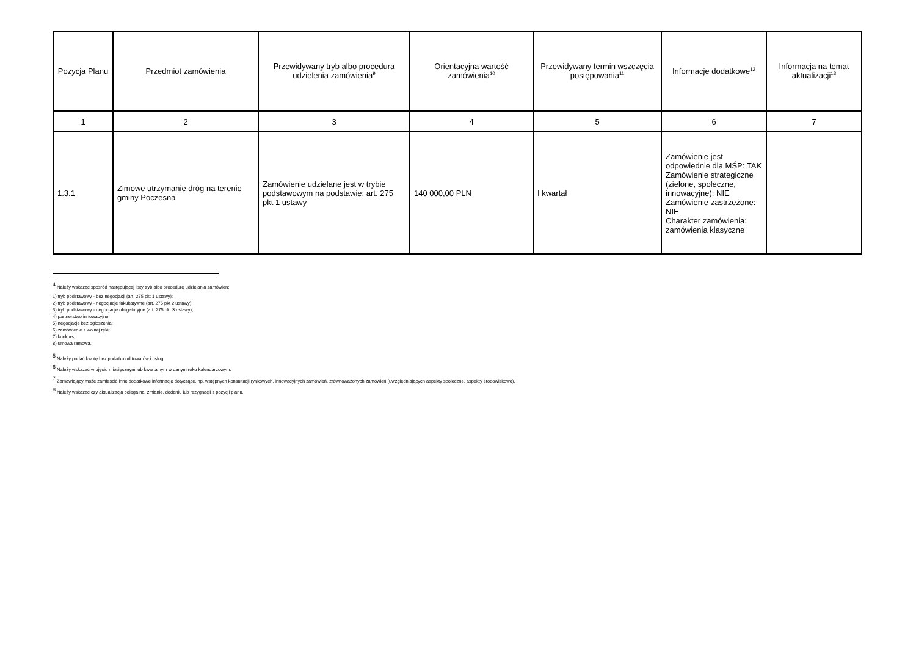| Pozycja Planu | Przedmiot zamówienia | Przewidywany tryb albo procedura udzielenia zamówienia<sup>9</sup> | Orientacyjna wartość zamówienia<sup>10</sup> | Przewidywany termin wszczęcia postępowania<sup>11</sup> | Informacje dodatkowe<sup>12</sup> | Informacja na temat aktualizacji<sup>13</sup> |
| --- | --- | --- | --- | --- | --- | --- |
| 1 | 2 | 3 | 4 | 5 | 6 | 7 |
| 1.3.1 | Zimowe utrzymanie dróg na terenie gminy Poczesna | Zamówienie udzielane jest w trybie podstawowym na podstawie: art. 275 pkt 1 ustawy | 140 000,00 PLN | I kwartał | Zamówienie jest odpowiednie dla MŚP: TAK Zamówienie strategiczne (zielone, społeczne, innowacyjne): NIE Zamówienie zastrzeżone: NIE Charakter zamówienia: zamówienia klasyczne | |
<sup>4</sup> Należy wskazać spośród następującej listy tryb albo procedurę udzielania zamówień:
1) tryb podstawowy - bez negocjacji (art. 275 pkt 1 ustawy);
2) tryb podstawowy - negocjacje fakultatywne (art. 275 pkt 2 ustawy);
3) tryb podstawowy - negocjacje obligatoryjne (art. 275 pkt 3 ustawy);
4) partnerstwo innowacyjne;
5) negocjacje bez ogłoszenia;
6) zamówienie z wolnej ręki;
7) konkurs;
8) umowa ramowa.
<sup>5</sup> Należy podać kwotę bez podatku od towarów i usług.
<sup>6</sup> Należy wskazać w ujęciu miesięcznym lub kwartalnym w danym roku kalendarzowym.
<sup>7</sup> Zamawiający może zamieścić inne dodatkowe informacje dotyczące, np. wstępnych konsultacji rynkowych, innowacyjnych zamówień, zrównoważonych zamówień (uwzględniających aspekty społeczne, aspekty środowiskowe).
<sup>8</sup> Należy wskazać czy aktualizacja polega na: zmianie, dodaniu lub rezygnacji z pozycji planu.